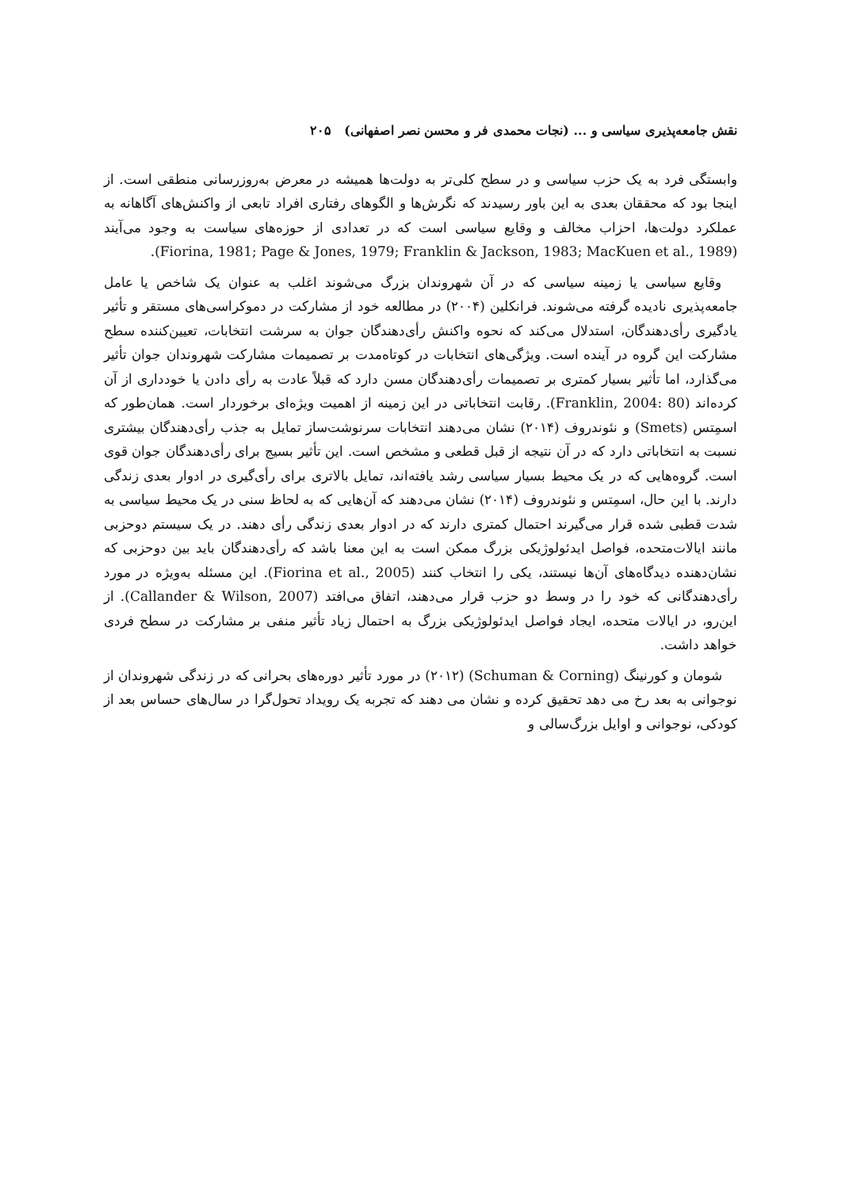نقش جامعه‌پذیری سیاسی و ... (نجات محمدی فر و محسن نصر اصفهانی) ۲۰۵
وابستگی فرد به یک حزب سیاسی و در سطح کلی‌تر به دولت‌ها همیشه در معرض به‌روزرسانی منطقی است. از اینجا بود که محققان بعدی به این باور رسیدند که نگرش‌ها و الگوهای رفتاری افراد تابعی از واکنش‌های آگاهانه به عملکرد دولت‌ها، احزاب مخالف و وقایع سیاسی است که در تعدادی از حوزه‌های سیاست به وجود می‌آیند (Fiorina, 1981; Page & Jones, 1979; Franklin & Jackson, 1983; MacKuen et al., 1989).
وقایع سیاسی یا زمینه سیاسی که در آن شهروندان بزرگ می‌شوند اغلب به عنوان یک شاخص یا عامل جامعه‌پذیری نادیده گرفته می‌شوند. فرانکلین (۲۰۰۴) در مطالعه خود از مشارکت در دموکراسی‌های مستقر و تأثیر یادگیری رأی‌دهندگان، استدلال می‌کند که نحوه واکنش رأی‌دهندگان جوان به سرشت انتخابات، تعیین‌کننده سطح مشارکت این گروه در آینده است. ویژگی‌های انتخابات در کوتاه‌مدت بر تصمیمات مشارکت شهروندان جوان تأثیر می‌گذارد، اما تأثیر بسیار کمتری بر تصمیمات رأی‌دهندگان مسن دارد که قبلاً عادت به رأی دادن یا خودداری از آن کرده‌اند (Franklin, 2004: 80). رقابت انتخاباتی در این زمینه از اهمیت ویژه‌ای برخوردار است. همان‌طور که اسمِتس (Smets) و نئوندروف (۲۰۱۴) نشان می‌دهند انتخابات سرنوشت‌ساز تمایل به جذب رأی‌دهندگان بیشتری نسبت به انتخاباتی دارد که در آن نتیجه از قبل قطعی و مشخص است. این تأثیر بسیج برای رأی‌دهندگان جوان قوی است. گروه‌هایی که در یک محیط بسیار سیاسی رشد یافته‌اند، تمایل بالاتری برای رأی‌گیری در ادوار بعدی زندگی دارند. با این حال، اسمِتس و نئوندروف (۲۰۱۴) نشان می‌دهند که آن‌هایی که به لحاظ سنی در یک محیط سیاسی به شدت قطبی شده قرار می‌گیرند احتمال کمتری دارند که در ادوار بعدی زندگی رأی دهند. در یک سیستم دوحزبی مانند ایالات‌متحده، فواصل ایدئولوژیکی بزرگ ممکن است به این معنا باشد که رأی‌دهندگان باید بین دوحزبی که نشان‌دهنده دیدگاه‌های آن‌ها نیستند، یکی را انتخاب کنند (Fiorina et al., 2005). این مسئله به‌ویژه در مورد رأی‌دهندگانی که خود را در وسط دو حزب قرار می‌دهند، اتفاق می‌افتد (Callander & Wilson, 2007). از این‌رو، در ایالات متحده، ایجاد فواصل ایدئولوژیکی بزرگ به احتمال زیاد تأثیر منفی بر مشارکت در سطح فردی خواهد داشت.
شومان و کورنینگ (Schuman & Corning) (۲۰۱۲) در مورد تأثیر دوره‌های بحرانی که در زندگی شهروندان از نوجوانی به بعد رخ می دهد تحقیق کرده و نشان می دهند که تجربه یک رویداد تحول‌گرا در سال‌های حساس بعد از کودکی، نوجوانی و اوایل بزرگ‌سالی و